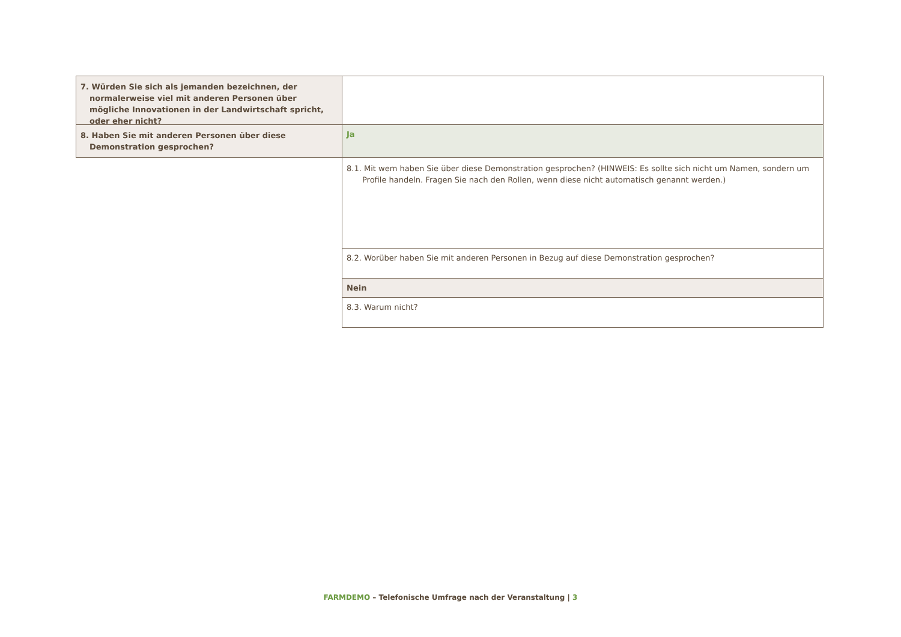| 7. Würden Sie sich als jemanden bezeichnen, der normalerweise viel mit anderen Personen über mögliche Innovationen in der Landwirtschaft spricht, oder eher nicht? | |
| 8. Haben Sie mit anderen Personen über diese Demonstration gesprochen? | Ja |
| | 8.1. Mit wem haben Sie über diese Demonstration gesprochen? (HINWEIS: Es sollte sich nicht um Namen, sondern um Profile handeln. Fragen Sie nach den Rollen, wenn diese nicht automatisch genannt werden.) |
| | 8.2. Worüber haben Sie mit anderen Personen in Bezug auf diese Demonstration gesprochen? |
| | Nein |
| | 8.3. Warum nicht? |
FARMDEMO – Telefonische Umfrage nach der Veranstaltung | 3